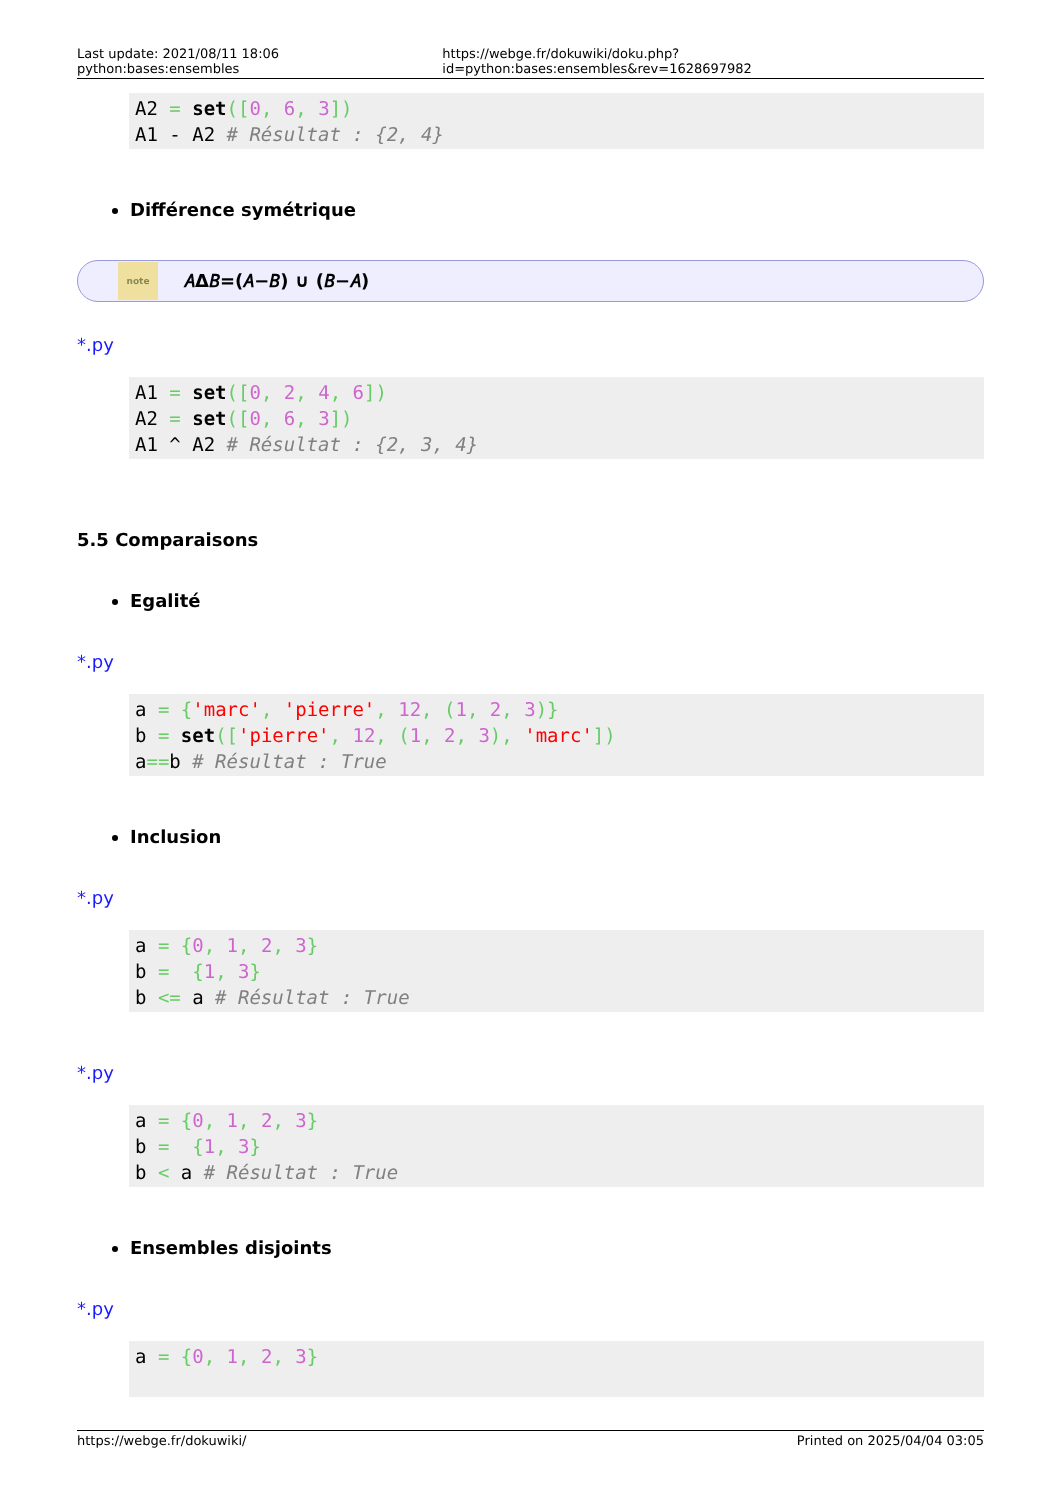Last update: 2021/08/11 18:06 python:bases:ensembles https://webge.fr/dokuwiki/doku.php?id=python:bases:ensembles&rev=1628697982
A2 = set([0, 6, 3])
A1 - A2 # Résultat : {2, 4}
Différence symétrique
note
𝐴Δ𝐵=(𝐴−𝐵) ∪ (𝐵−𝐴)
*.py
A1 = set([0, 2, 4, 6])
A2 = set([0, 6, 3])
A1 ^ A2 # Résultat : {2, 3, 4}
5.5 Comparaisons
Egalité
*.py
a = {'marc', 'pierre', 12, (1, 2, 3)}
b = set(['pierre', 12, (1, 2, 3), 'marc'])
a==b # Résultat : True
Inclusion
*.py
a = {0, 1, 2, 3}
b =  {1, 3}
b <= a # Résultat : True
*.py
a = {0, 1, 2, 3}
b =  {1, 3}
b < a # Résultat : True
Ensembles disjoints
*.py
a = {0, 1, 2, 3}
https://webge.fr/dokuwiki/ Printed on 2025/04/04 03:05